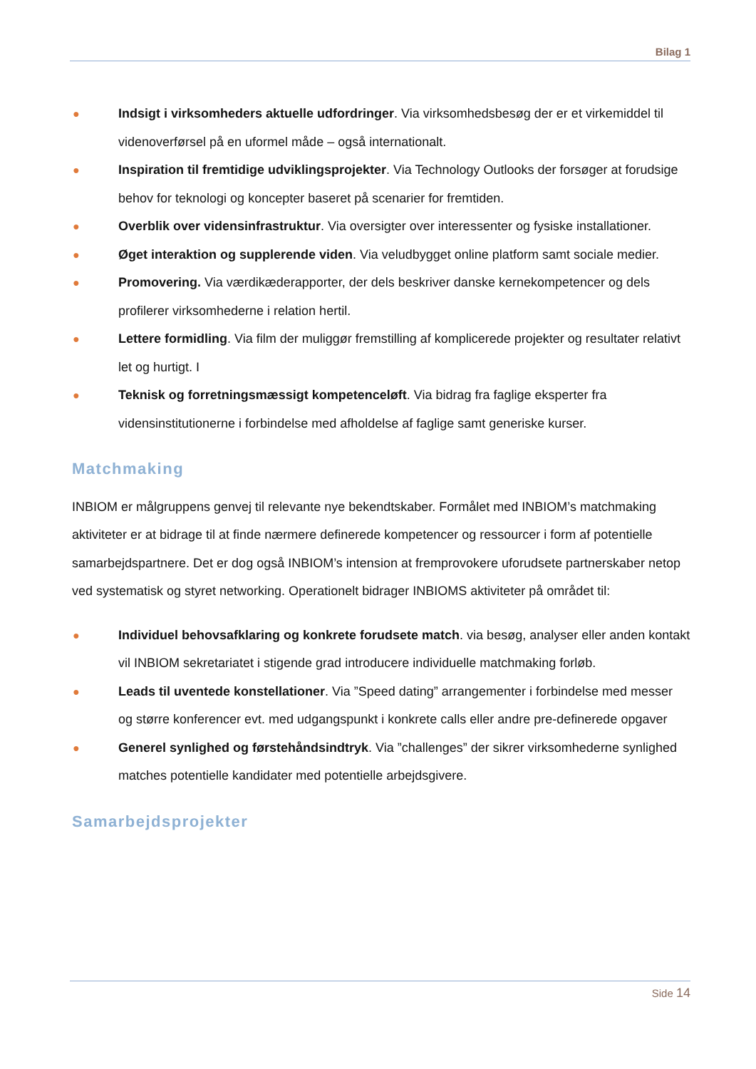Bilag 1
● Indsigt i virksomheders aktuelle udfordringer. Via virksomhedsbesøg der er et virkemiddel til videnoverførsel på en uformel måde – også internationalt.
● Inspiration til fremtidige udviklingsprojekter. Via Technology Outlooks der forsøger at forudsige behov for teknologi og koncepter baseret på scenarier for fremtiden.
● Overblik over vidensinfrastruktur. Via oversigter over interessenter og fysiske installationer.
● Øget interaktion og supplerende viden. Via veludbygget online platform samt sociale medier.
● Promovering. Via værdikæderapporter, der dels beskriver danske kernekompetencer og dels profilerer virksomhederne i relation hertil.
● Lettere formidling. Via film der muliggør fremstilling af komplicerede projekter og resultater relativt let og hurtigt. I
● Teknisk og forretningsmæssigt kompetenceløft. Via bidrag fra faglige eksperter fra vidensinstitutionerne i forbindelse med afholdelse af faglige samt generiske kurser.
Matchmaking
INBIOM er målgruppens genvej til relevante nye bekendtskaber. Formålet med INBIOM’s matchmaking aktiviteter er at bidrage til at finde nærmere definerede kompetencer og ressourcer i form af potentielle samarbejdspartnere. Det er dog også INBIOM’s intension at fremprovokere uforudsete partnerskaber netop ved systematisk og styret networking. Operationelt bidrager INBIOMS aktiviteter på området til:
● Individuel behovsafklaring og konkrete forudsete match. via besøg, analyser eller anden kontakt vil INBIOM sekretariatet i stigende grad introducere individuelle matchmaking forløb.
● Leads til uventede konstellationer. Via ”Speed dating” arrangementer i forbindelse med messer og større konferencer evt. med udgangspunkt i konkrete calls eller andre pre-definerede opgaver
● Generel synlighed og førstehåndsindtryk. Via ”challenges” der sikrer virksomhederne synlighed matches potentielle kandidater med potentielle arbejdsgivere.
Samarbejdsprojekter
Side 14